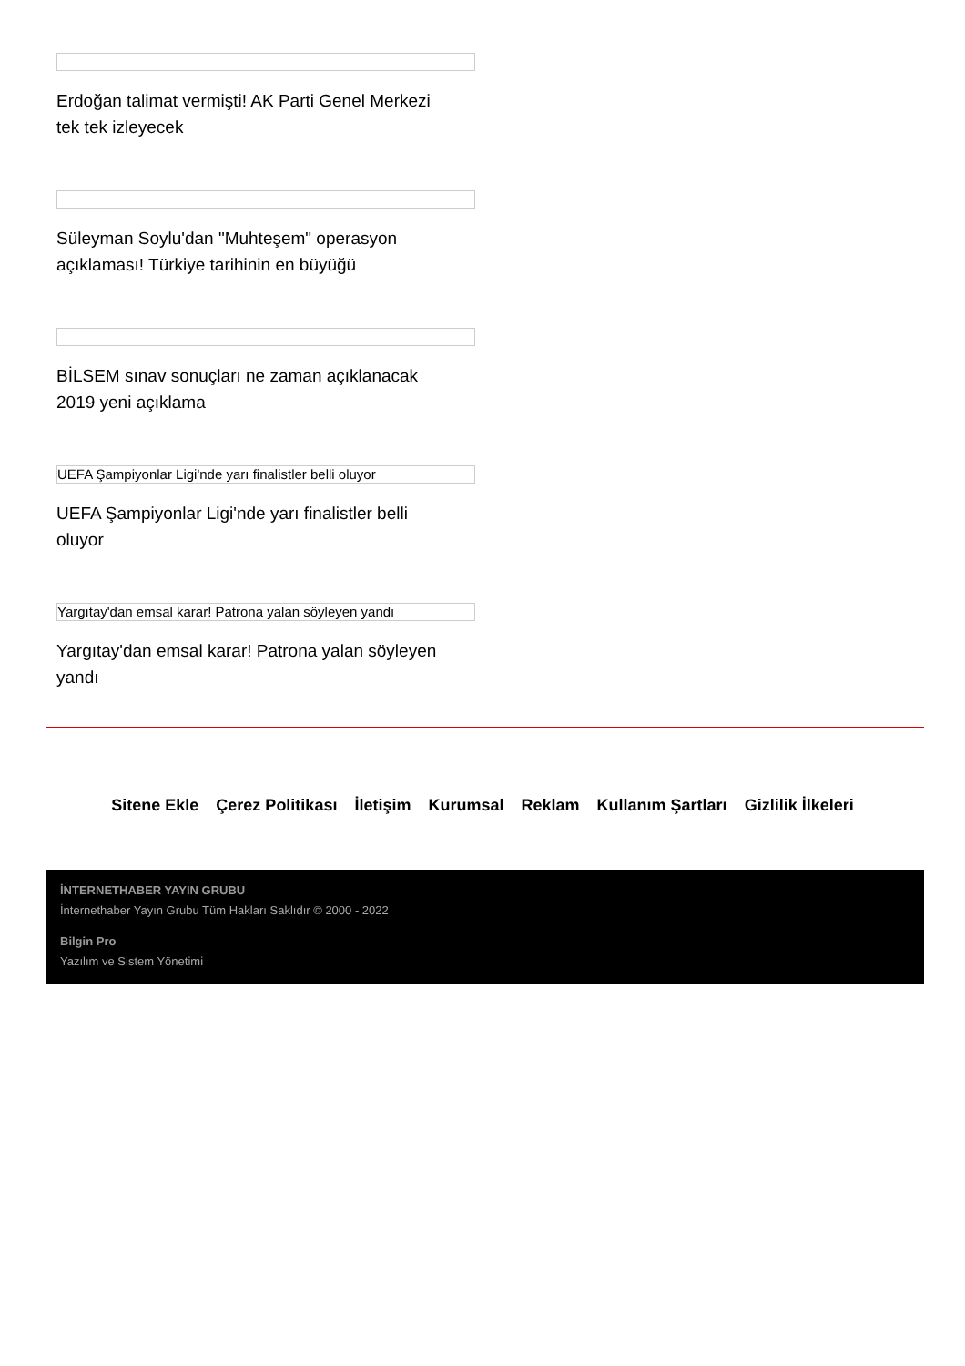Erdoğan talimat vermişti! AK Parti Genel Merkezi tek tek izleyecek
Süleyman Soylu'dan "Muhteşem" operasyon açıklaması! Türkiye tarihinin en büyüğü
BİLSEM sınav sonuçları ne zaman açıklanacak 2019 yeni açıklama
UEFA Şampiyonlar Ligi'nde yarı finalistler belli oluyor
UEFA Şampiyonlar Ligi'nde yarı finalistler belli oluyor
Yargıtay'dan emsal karar! Patrona yalan söyleyen yandı
Yargıtay'dan emsal karar! Patrona yalan söyleyen yandı
Sitene Ekle Çerez Politikası İletişim Kurumsal Reklam Kullanım Şartları Gizlilik İlkeleri
İNTERNETHABER YAYIN GRUBU
İnternethaber Yayın Grubu Tüm Hakları Saklıdır © 2000 - 2022
Bilgin Pro
Yazılım ve Sistem Yönetimi